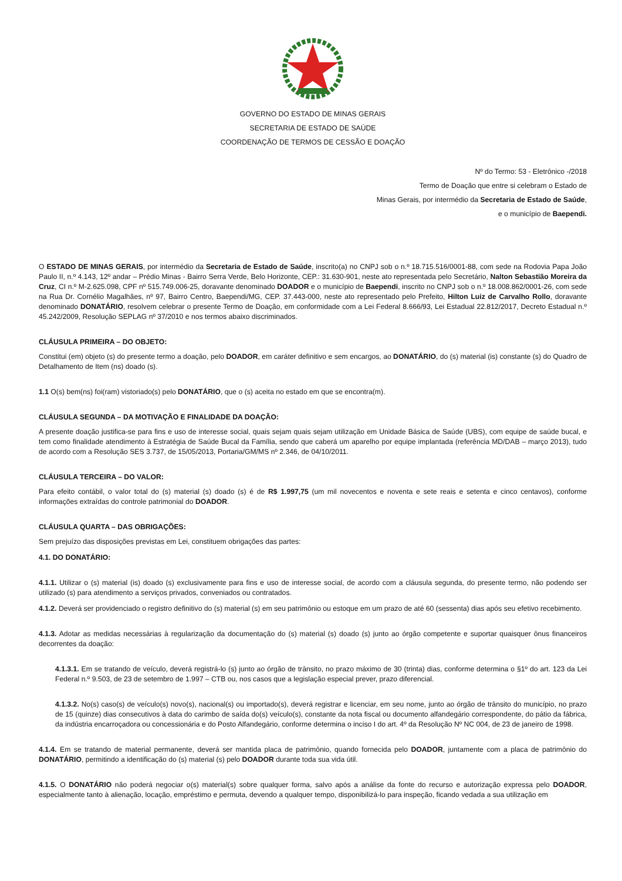GOVERNO DO ESTADO DE MINAS GERAIS
SECRETARIA DE ESTADO DE SAÚDE
COORDENAÇÃO DE TERMOS DE CESSÃO E DOAÇÃO
Nº do Termo: 53 - Eletrônico -/2018
Termo de Doação que entre si celebram o Estado de
Minas Gerais, por intermédio da Secretaria de Estado de Saúde,
e o município de Baependi.
O ESTADO DE MINAS GERAIS, por intermédio da Secretaria de Estado de Saúde, inscrito(a) no CNPJ sob o n.º 18.715.516/0001-88, com sede na Rodovia Papa João Paulo II, n.º 4.143, 12º andar – Prédio Minas - Bairro Serra Verde, Belo Horizonte, CEP.: 31.630-901, neste ato representada pelo Secretário, Nalton Sebastião Moreira da Cruz, CI n.º M-2.625.098, CPF nº 515.749.006-25, doravante denominado DOADOR e o município de Baependi, inscrito no CNPJ sob o n.º 18.008.862/0001-26, com sede na Rua Dr. Cornélio Magalhães, nº 97, Bairro Centro, Baependi/MG, CEP. 37.443-000, neste ato representado pelo Prefeito, Hilton Luiz de Carvalho Rollo, doravante denominado DONATÁRIO, resolvem celebrar o presente Termo de Doação, em conformidade com a Lei Federal 8.666/93, Lei Estadual 22.812/2017, Decreto Estadual n.º 45.242/2009, Resolução SEPLAG nº 37/2010 e nos termos abaixo discriminados.
CLÁUSULA PRIMEIRA – DO OBJETO:
Constitui (em) objeto (s) do presente termo a doação, pelo DOADOR, em caráter definitivo e sem encargos, ao DONATÁRIO, do (s) material (is) constante (s) do Quadro de Detalhamento de Item (ns) doado (s).
1.1 O(s) bem(ns) foi(ram) vistoriado(s) pelo DONATÁRIO, que o (s) aceita no estado em que se encontra(m).
CLÁUSULA SEGUNDA – DA MOTIVAÇÃO E FINALIDADE DA DOAÇÃO:
A presente doação justifica-se para fins e uso de interesse social, quais sejam quais sejam utilização em Unidade Básica de Saúde (UBS), com equipe de saúde bucal, e tem como finalidade atendimento à Estratégia de Saúde Bucal da Família, sendo que caberá um aparelho por equipe implantada (referência MD/DAB – março 2013), tudo de acordo com a Resolução SES 3.737, de 15/05/2013, Portaria/GM/MS nº 2.346, de 04/10/2011.
CLÁUSULA TERCEIRA – DO VALOR:
Para efeito contábil, o valor total do (s) material (s) doado (s) é de R$ 1.997,75 (um mil novecentos e noventa e sete reais e setenta e cinco centavos), conforme informações extraídas do controle patrimonial do DOADOR.
CLÁUSULA QUARTA – DAS OBRIGAÇÕES:
Sem prejuízo das disposições previstas em Lei, constituem obrigações das partes:
4.1. DO DONATÁRIO:
4.1.1. Utilizar o (s) material (is) doado (s) exclusivamente para fins e uso de interesse social, de acordo com a cláusula segunda, do presente termo, não podendo ser utilizado (s) para atendimento a serviços privados, conveniados ou contratados.
4.1.2. Deverá ser providenciado o registro definitivo do (s) material (s) em seu patrimônio ou estoque em um prazo de até 60 (sessenta) dias após seu efetivo recebimento.
4.1.3. Adotar as medidas necessárias à regularização da documentação do (s) material (s) doado (s) junto ao órgão competente e suportar quaisquer ônus financeiros decorrentes da doação:
4.1.3.1. Em se tratando de veículo, deverá registrá-lo (s) junto ao órgão de trânsito, no prazo máximo de 30 (trinta) dias, conforme determina o §1º do art. 123 da Lei Federal n.º 9.503, de 23 de setembro de 1.997 – CTB ou, nos casos que a legislação especial prever, prazo diferencial.
4.1.3.2. No(s) caso(s) de veículo(s) novo(s), nacional(s) ou importado(s), deverá registrar e licenciar, em seu nome, junto ao órgão de trânsito do município, no prazo de 15 (quinze) dias consecutivos à data do carimbo de saída do(s) veículo(s), constante da nota fiscal ou documento alfandegário correspondente, do pátio da fábrica, da indústria encarroçadora ou concessionária e do Posto Alfandegário, conforme determina o inciso I do art. 4º da Resolução Nº NC 004, de 23 de janeiro de 1998.
4.1.4. Em se tratando de material permanente, deverá ser mantida placa de patrimônio, quando fornecida pelo DOADOR, juntamente com a placa de patrimônio do DONATÁRIO, permitindo a identificação do (s) material (s) pelo DOADOR durante toda sua vida útil.
4.1.5. O DONATÁRIO não poderá negociar o(s) material(s) sobre qualquer forma, salvo após a análise da fonte do recurso e autorização expressa pelo DOADOR, especialmente tanto à alienação, locação, empréstimo e permuta, devendo a qualquer tempo, disponibilizá-lo para inspeção, ficando vedada a sua utilização em